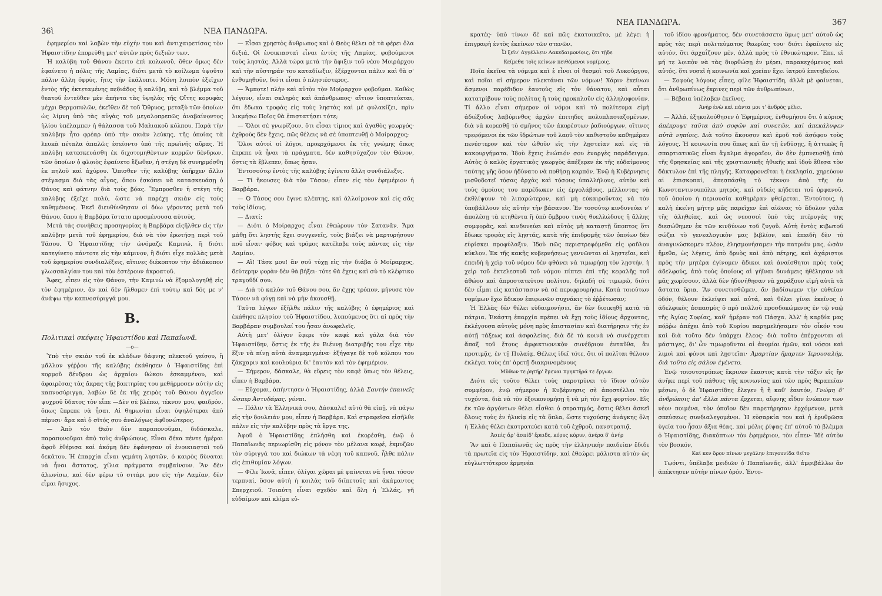36ὶ ΝΕΑ ΠΑΝΔΩΡΑ.
ἐφημερίου καὶ λαβὼν τὴν εὐχήν του καὶ ἀντιχαιρετίσας τὸν Ἡφαιστίδην ἐπορεύθη μετ' αὐτῶν πρὸς δεξιῶν των.
Ἡ καλύβη τοῦ Θάνου ἔκειτο ἐπὶ κολωνοῦ, ὅθεν ὅμως δὲν ἐφαίνετο ἡ πόλις τῆς Λαμίας, διότι μετὰ τὸ κοίλωμα ὑψοῦτο πάλιν ἄλλη ὀφρύς, ἥτις τὴν ἐκάλυπτε. Μόνη λοιπὸν ἐξεῖχεν ἐντὸς τῆς ἐκτεταμένης πεδιάδος ἡ καλύβη, καὶ τὸ βλέμμα τοῦ θεατοῦ ἐντεῦθεν μὲν ἀπήντα τὰς ὑψηλὰς τῆς Οἴτης κορυφὰς μέχρι Θερμοπυλῶν, ἐκεῖθεν δὲ τοῦ Ὄθρυος, μεταξὺ τῶν ὁποίων ὡς λίμνη ὑπὸ τὰς αὐγὰς τοῦ μεγαλοπρεπῶς ἀναβαίνοντος ἡλίου ὑπέλαμπεν ἡ θάλασσα τοῦ Μαλιακοῦ κόλπου. Παρὰ τὴν καλύβην ἦτο φρέαρ ὑπὸ τὴν σκιὰν λεύκης, τῆς ὁποίας τὰ λευκὰ πέταλα ἁπαλῶς ἐσείοντο ὑπὸ τῆς πρωϊνῆς αὔρας. Ἡ καλύβη κατεσκευάσθη ἐκ διχοτομηθέντων κορμῶν δένδρων, τῶν ὁποίων ὁ φλοιὸς ἐφαίνετο ἔξωθεν, ἡ στέγη δὲ συνηρμόσθη ἐκ πηλοῦ καὶ ἀχύρου. Ὄπισθεν τῆς καλύβης ὑπῆρχεν ἄλλο στέγασμα διὰ τὰς αἶγας, ὅπου ἐσκόπει νὰ κατασκευάσῃ ὁ Θάνος καὶ φάτνην διὰ τοὺς βόας. Ἔμπροσθεν ἡ στέγη τῆς καλύβης ἐξεῖχε πολύ, ὥστε νὰ παρέχῃ σκιὰν εἰς τοὺς καθημένους. Ἐκεῖ διευθύνθησαν οἱ δύω γέροντες μετὰ τοῦ Θάνου, ὅπου ἡ Βαρβάρα ἵστατο προσμένουσα αὐτούς.
Μετὰ τὰς συνήθεις προσηγορίας ἡ Βαρβάρα εἰςῆλθεν εἰς τὴν καλύβην μετὰ τοῦ ἐφημερίου, διὰ νὰ τὸν ἐρωτήσῃ περὶ τοῦ Τάσου. Ὁ Ἡφαιστίδης τὴν ὠνόμαζε Καμινώ, ἢ διότι κατεγίνετο πάντοτε εἰς τὴν κάμινον, ἢ διότι εἶχε πολλὰς μετὰ τοῦ ἐφημερίου συνδιαλέξεις, αἵτινες διέκοπτον τὴν ἀδιάκοπον γλωσσαλγίαν του καὶ τὸν ἐστέρουν ἀκροατοῦ.
Ἄφες, εἶπεν εἰς τὸν Θάνον, τὴν Καμινὼ νὰ ἐξομολογηθῇ εἰς τὸν ἐφημέριον, ἂν καὶ δὲν ἤλθομεν ἐπὶ τούτῳ καὶ δός με ν' ἀνάψω τὴν καπνοσύριγγά μου.
Β.
Πολιτικαὶ σκέψεις Ἡφαιστίδου καὶ Παπαϊωνᾶ.
—ο—
Ὑπὸ τὴν σκιὰν τοῦ ἐκ κλάδων δάφνης πλεκτοῦ γείσου, ἢ μᾶλλον γέῤῥου τῆς καλύβης ἐκάθησεν ὁ Ἡφαιστίδης ἐπὶ κορμοῦ δένδρου ὡς ἀρχαίου θώκου ἐσκαμμένου, καὶ ἀφαιρέσας τὰς ἄκρας τῆς βακτηρίας του μεθήρμοσεν αὐτὴν εἰς καπνοσύριγγα, λαβὼν δὲ ἐκ τῆς χειρὸς τοῦ Θάνου ἀγγεῖον ψυχροῦ ὕδατος τὸν εἶπε —Δὲν σὲ βλέπω, τέκνον μου, φαιδρόν, ὅπως ἔπρεπε νὰ ἦσαι. Αἱ θημωνίαι εἶναι ὑψηλότεραι ἀπὸ πέρυσι· ἄρα καὶ ὁ σῖτός σου ἀναλόγως ἀφθονώτερος.
— Ἀπὸ τὸν Θεὸν δὲν παραπονοῦμαι, διδάσκαλε, παραπονοῦμαι ἀπὸ τοὺς ἀνθρώπους. Εἶναι δέκα πέντε ἡμέραι ἀφοῦ ἐθέρισα καὶ ἀκόμη δὲν ἐφάνησαν οἱ ἐνοικιασταὶ τοῦ δεκάτου. Ἡ ἐπαρχία εἶναι γεμάτη ληστῶν, ὁ καιρὸς δύναται νὰ ἦναι ἄστατος, χίλια πράγματα συμβαίνουν. Ἂν δὲν ἀλωνίσω, καὶ δὲν φέρω τὸ σιτάρι μου εἰς τὴν Λαμίαν, δὲν εἶμαι ἥσυχος.
— Εἶσαι χρηστὸς ἄνθρωπος καὶ ὁ Θεὸς θέλει σὲ τὰ φέρει ὅλα δεξιά. Οἱ ἐνοικιασταὶ εἶναι ἐντὸς τῆς Λαμίας, φοβούμενοι τοὺς ληστάς. Ἀλλὰ τώρα μετὰ τὴν ἄφιξιν τοῦ νέου Μοιράρχου καὶ τὴν αὐστηράν του καταδίωξιν, ἐξέρχονται πάλιν καὶ θὰ σ' ἐνθυμηθοῦν, διότι εἶσαι ὁ πλησιέστερος.
— Ἄμποτε! πλὴν καὶ αὐτὸν τὸν Μοίραρχον φοβοῦμαι. Καθὼς λέγουν, εἶναι σκληρὸς καὶ ἀπάνθρωπος· αἴτιον ὑποπτεύεται, ὅτι ἔδωκα τροφὰς εἰς τοὺς ληστὰς καὶ μὲ φυλακίζει, πρὶν λικμήσω Ποῖος θὰ ἐπιστατήσει τότε;
— Ὅλοι σὲ γνωρίζουν, ὅτι εἶσαι τίμιος καὶ ἀγαθὸς γεωργός· ἐχθροὺς δὲν ἔχεις, πῶς θέλεις νὰ σὲ ὑποπτευθῇ ὁ Μοίραρχος;
Ὅλοι αὐτοὶ οἱ λόγοι, προερχόμενοι ἐκ τῆς γνώμης ὅπως ἔπρεπε νὰ ἦναι τὰ πράγματα, δὲν καθησύχαζον τὸν Θάνον, ὅστις τὰ ἔβλεπεν, ὅπως ἦσαν.
Ἐντοσούτῳ ἐντὸς τῆς καλύβης ἐγίνετο ἄλλη συνδιάλεξις.
— Τί ἤκουσες διὰ τὸν Τάσον; εἶπεν εἰς τὸν ἐφημέριον ἡ Βαρβάρα.
— Ὁ Τάσος σου ἔγινε κλέπτης, καὶ ἀλλοίμονον καὶ εἰς σᾶς τοὺς ἰδίους.
— Διατί;
— Διότι ὁ Μοίραρχος εἶναι ἐθεώρουν τὸν Σατανᾶν. Ἅμα μάθῃ ὅτι ληστὴς ἔχει συγγενεῖς, τοὺς βιάζει νὰ μαρτυρήσουν ποῦ εἶναι· φόβος καὶ τρόμος κατέλαβε τοὺς πάντας εἰς τὴν Λαμίαν.
— Αἴ! Τάσε μου! ἂν σοῦ τύχῃ εἰς τὴν διάβα ὁ Μοίραρχος, δεύτερην φορὰν δὲν θὰ βήξει· τότε θὰ ἔχεις καὶ σὺ τὸ κλέφτικο τραγοῦδί σου.
— Διὰ τὸ καλὸν τοῦ Θάνου σου, ἂν ἔχῃς τρόπον, μήνυσε τὸν Τάσον νὰ φύγῃ καὶ νὰ μὴν ἀκουσθῇ.
Ταῦτα λέγων ἐξῆλθε πάλιν τῆς καλύβης ὁ ἐφημέριος καὶ ἐκάθησε πλησίον τοῦ Ἡφαιστίδου, λυπούμενος ὅτι αἱ πρὸς τὴν Βαρβάραν συμβουλαί του ἦσαν ἀνωφελεῖς.
Αὐτὴ μετ' ὀλίγον ἔφερε τὸν καφὲ καὶ γάλα διὰ τὸν Ἡφαιστίδην, ὅστις ἐκ τῆς ἐν Βιέννῃ διατριβῆς του εἶχε τὴν ἕξιν νὰ πίνῃ αὐτὰ ἀναμεμιγμένα· ἐξήγαγε δὲ τοῦ κόλπου του ζάκχαριν καὶ κουλούρια δι' ἑαυτὸν καὶ τὸν ἐφημέριον.
— Σήμερον, δάσκαλε, θὰ εὕρεις τὸν καφὲ ὅπως τὸν θέλεις, εἶπεν ἡ Βαρβάρα.
— Εὔχομαι, ἀπήντησεν ὁ Ἡφαιστίδης, ἀλλὰ Σαυτὴν ἐπαινεῖς ὥσπερ Ἀστυδάμας, γύναι.
— Πάλιν τὰ Ἑλληνικά σου, Δάσκαλε! αὐτὸ θὰ εἰπῇ, νὰ πάγω εἰς τὴν δουλειάν μου, εἶπεν ἡ Βαρβάρα. Καὶ στραφεῖσα εἰσῆλθε πάλιν εἰς τὴν καλύβην πρὸς τὰ ἔργα της.
Ἀφοῦ ὁ Ἡφαιστίδης ἐπλήσθη καὶ ἐκορέσθη, ἐνῷ ὁ Παπαϊωνᾶς περιωρίσθη εἰς μόνον τὸν μέλανα καφέ, ἐκμυζῶν τὸν σύριγγά του καὶ διώκων τὰ νέφη τοῦ καπνοῦ, ἦλθε πάλιν εἰς ἐπιθυμίαν λόγων.
— Φίλε Ἰωνᾶ, εἶπεν, ὀλίγαι χῶραι μὲ φαίνεται νὰ ἦναι τόσον τερπναί, ὅσον αὐτὴ ἡ κοιλὰς τοῦ διϊπετοῦς καὶ ἀκάμαντος Σπερχειοῦ. Τοιαύτη εἶναι σχεδὸν καὶ ὅλη ἡ Ἑλλάς, γῆ εὐδαίμων καὶ κλίμα εὐ-
ΝΕΑ ΠΑΝΔΩΡΑ. 367
κρατές· ὑπὸ τίνων δὲ καὶ πῶς ἐκατοικεῖτο, μὲ λέγει ἡ ἐπιγραφὴ ἐντὸς ἐκείνων τῶν στενῶν.
Ὦ ξεῖν' ἀγγέλλειν Λακεδαιμονίοις, ὅτι τῇδε
Κείμεθα τοῖς κείνων πειθόμενοι νομίμοις.
Ποῖα ἐκεῖνα τὰ νόμιμα καὶ ἐ εἶνοι οἱ θεσμοὶ τοῦ Λυκούργου, καὶ ποῖαι αἱ σήμερον πλεκτάναι τῶν νόμων! Χάριν ἐκείνων ἄσμενοι παρέδιδον ἑαυτοὺς εἰς τὸν θάνατον, καὶ αὗται κατατρίβουν τοὺς πολίτας ἢ τοὺς προκαλοῦν εἰς ἀλληλοφονίαν. Τί ἄλλο εἶναι σήμερον οἱ νόμοι καὶ τὸ πολίτευμα εἰμὴ ἀδιέξοδος λαβύρινθος ἀρχῶν ἐπιτηδες πολυπλασιαζομένων, διὰ νὰ κορεσθῇ τὸ σμῆνος τῶν ἀκορέστων ῥαδιούργων, οἵτινες τρεφόμενοι ἐκ τῶν ἱδρώτων τοῦ λαοῦ τὸν καθιστοῦν καθημέραν πενέστερον καὶ τὸν ὠθοῦν εἰς τὴν λῃστείαν καὶ εἰς τὰ κακουργήματα. Ἰδοὺ ἔχεις ἐνώπιόν σου ἐναργὲς παράδειγμα. Αὐτὸς ὁ καλὸς ἐργατικὸς γεωργὸς ἀπέξερεν ἐκ τῆς εὐδαίμονος ταύτης γῆς ὅσον ἠδύνατο νὰ ποθήσῃ καρπόν. Ἐνῷ ἡ Κυβέρνησις μισθοδοτεῖ τόσας ἀρχὰς καὶ τόσους ὑπαλλήλους, αὐτὸν καὶ τοὺς ὁμοίους του παρέδωκεν εἰς ἐργολάβους, μέλλοντας νὰ ἐκθλίψουν τὸ λιπαρώτερον, καὶ μὴ εὐκαιροῦντας νὰ τὸν ὑποβάλλουν εἰς αὐτὴν τὴν βάσανον. Ἐν τοσούτῳ κινδυνεύει ν' ἀπολέσῃ τὰ κτηθέντα ἢ ὑπὸ ὄμβρου τινὸς θυελλώδους ἢ ἄλλης συμφορᾶς, καὶ κινδυνεύει καὶ αὐτὸς μὴ καταστῇ ὕποπτος ὅτι ἔδωκε τροφὰς εἰς λῃστάς, κατὰ τῆς ἐπιδρομῆς τῶν ὁποίων δὲν εὑρίσκει προφύλαξιν. Ἰδοὺ πῶς περιστρεφόμεθα εἰς φαῦλον κύκλον. Ἐκ τῆς κακῆς κυβερνήσεως γεννῶνται αἱ λῃστεῖαι, καὶ ἐπειδὴ ἡ χεὶρ τοῦ νόμου δὲν φθάνει νὰ τιμωρήσῃ τὸν λῃστήν, ἡ χεὶρ τοῦ ἐκτελεστοῦ τοῦ νόμου πίπτει ἐπὶ τῆς κεφαλῆς τοῦ ἀθώου καὶ ἀπροστατεύτου πολίτου, δηλαδὴ σὲ τιμωρῶ, διότι δὲν εἶμαι εἰς κατάστασιν νὰ σὲ περιφρουρήσω. Κατὰ τοιούτων νομίμων ἔχω ἄδικον ἐπιφωνῶν συχνάκις τὸ ἐῤῥέτωσαν;
Ἡ Ἑλλὰς δὲν θέλει εὐδαιμονήσει, ἂν δὲν διοικηθῇ κατὰ τὰ πάτρια. Ἑκάστη ἐπαρχία πρέπει νὰ ἔχῃ τοὺς ἰδίους ἄρχοντας, ἐκλέγουσα αὐτοὺς μόνη πρὸς ἐπιστασίαν καὶ διατήρησιν τῆς ἐν αὐτῇ τάξεως καὶ ἀσφαλείας, διὰ δὲ τὰ κοινὰ νὰ συνέρχεται ἅπαξ τοῦ ἔτους ἀμφικτυονικὸν συνέδριον ἐνταῦθα, ἂν προτιμᾷς, ἐν τῇ Πυλαίᾳ. Θέλεις ἰδεῖ τότε, ὅτι οἱ πολῖται θέλουν ἐκλέγει τοὺς ἐπ' ἀρετῇ διακρινομένους
Μῦθων τε ῥητῆρ' ἔμεναι πρηκτῆρά τε ἔργων.
Διότι εἰς τοῦτο θέλει τοὺς παροτρύνει τὸ ἴδιον αὐτῶν συμφέρον, ἐνῷ σήμερον ἡ Κυβέρνησις σὲ ἀποστέλλει τὸν τυχόντα, διὰ νὰ τὸν ἐξοικονομήσῃ ἢ νὰ μὴ τὸν ἔχῃ φορτίον. Εἰς ἐκ τῶν ἀργόντων θέλει εἶσθαι ὁ στρατηγός, ὅστις θέλει ἀσκεῖ ὅλους τοὺς ἐν ἡλικίᾳ εἰς τὰ ὅπλα, ὥστε τυχούσης ἀνάγκης ὅλη ἡ Ἑλλὰς θέλει ἐκστρατεύει κατὰ τοῦ ἐχθροῦ, πανστρατιᾷ.
Ἀσπὶς ἄρ' ἀσπίδ' ἔρειδε, κόρυς κόρυν, ἀνέρα δ' ἀνήρ
Ἂν καὶ ὁ Παπαϊωνᾶς ὡς πρὸς τὴν ἑλληνικὴν παιδείαν ἔδιδε τὰ πρωτεῖα εἰς τὸν Ἡφαιστίδην, καὶ ἐθεώρει μάλιστα αὐτὸν ὡς εὐγλωττότερον ἑρμηνέα
τοῦ ἰδίου φρονήματος, δὲν συνετάσσετο ὅμως μετ' αὐτοῦ ὡς πρὸς τὰς περὶ πολιτεύματος θεωρίας του· διότι ἐφαίνετο εἰς αὐτόν, ὅτι ἀρχαΐζουν μέν, ἀλλὰ πρὸς τὸ ἐθνικώτερον. Ἔπε, εἰ μή τε λοιπὸν νὰ τὰς διορθώσῃ ἐν μέρει, παρακεχόμενος καὶ αὐτός, ὅτι νοσεῖ ἡ κοινωνία καὶ χρείαν ἔχει ἰατροῦ ἐπιτηδείου.
— Σοφοὺς λόγους εἶπες, φίλε Ἡφαιστίδη, ἀλλὰ μὲ φαίνεται, ὅτι ἀνθρωπίνως ἔκρινες περὶ τῶν ἀνθρωπίνων.
— Βέβαια ὑπέλαβεν ἐκεῖνος.
Ἀνὴρ ἐνὼ καὶ πάντα μοι τ' ἀνδρὸς μέλει.
— Ἀλλά, ἐξηκολούθησεν ὁ Ἐφημέριος, ἐνθυμήσου ὅτι ὁ κύριος ἀπέκρυψε ταῦτα ἀπὸ σοφῶν καὶ συνετῶν, καὶ ἀπεκάλυψεν αὐτὰ νηπίοις. Διὰ τοῦτο ἄκουσον καὶ ἐμοῦ τοῦ ἀσόφου τοὺς λόγους. Ἡ κοινωνία σου ὅπως καὶ ἂν τῇ ἐνδύσῃς, ἢ ἀττικῶς ἢ σπαρτιατικῶς εἶναι ἄγαλμα ἀγοραῖον, ἂν δὲν ἐμπνευσθῇ ὑπὸ τῆς θρησκείας καὶ τῆς χριστιανικῆς ἠθικῆς καὶ ἰδοὺ ἔθεσα τὸν δάκτυλον ἐπὶ τῆς πληγῆς. Καταφρονεῖται ἡ ἐκκλησία, χηρεύουν αἱ ἐπισκοπαί, ἀπεσπάσθη τὸ τέκνον ἀπὸ τῆς ἐν Κωνσταντινουπόλει μητρός, καὶ οὐδεὶς κήδεται τοῦ ὀρφανοῦ, τοῦ ὁποίου ἡ περιουσία καθημέραν φθείρεται. Ἐντούτοις, ἡ καλὴ ἐκείνη μήτηρ μᾶς παρεῖχεν ἐπὶ αἰῶνας τὸ ἄδολον γάλα τῆς ἀληθείας, καὶ ὡς νεοσσοὶ ὑπὸ τὰς πτέρυγάς της διεσώθημεν ἐκ τῶν κινδύνων τοῦ ζυγοῦ. Αὐτὴ ἐντὸς κιβωτοῦ σώζει τὸ γενεαλογικὸν μας βιβλίον, καὶ ἐπειδὴ δὲν τὸ ἀναγινώσκομεν πλέον, ἐλησμονήσαμεν τὴν πατριάν μας, ὡσὰν ἤμεθα, ὡς λέγεις, ἀπὸ δρυὸς καὶ ἀπὸ πέτρης, καὶ ἀχάριστοι πρὸς τὴν μητέρα ἐγίνομεν ἄδικοι καὶ ἀναίσθητοι πρὸς τοὺς ἀδελφούς, ἀπὸ τοὺς ὁποίους αἱ γήϊναι δυνάμεις ἠθέλησαν νὰ μᾶς χωρίσουν, ἀλλὰ δὲν ἠδυνήθησαν νὰ χαράξουν εἰμὴ αὐτὰ τὰ ἄστατα ὅρια. Ἂν συνετισθῶμεν, ἂν βαδίσωμεν τὴν εὐθεῖαν ὁδόν, θέλουν ἐκλείψει καὶ αὐτά, καὶ θέλει γίνει ἐκεῖνος ὁ ἀδελφικὸς ἀσπασμὸς ὁ πρὸ πολλοῦ προσδοκώμενος ἐν τῷ ναῷ τῆς Ἁγίας Σοφίας, καθ' ἡμέραν τοῦ Πάσχα. Ἀλλ' ἡ καρδία μας πόῤῥω ἀπέχει ἀπὸ τοῦ Κυρίου παρημελήσαμεν τὸν οἶκόν του καὶ διὰ τοῦτο δὲν ὑπάρχει ἔλεος· διὰ τοῦτο ἐπέρχονται αἱ μάστιγες, δι' ὧν τιμωροῦνται αἱ ἀνομίαι ἡμῶν, καὶ νόσοι καὶ λιμοὶ καὶ φόνοι καὶ λῃστεῖαι· Ἁμαρτίαν ἥμαρτεν Ἱερουσαλήμ, διὰ τοῦτο εἰς σάλον ἐγένετο.
Ἐνῷ τοιουτοτρόπως ἔκρινεν ἕκαστος κατὰ τὴν τάξιν εἰς ἣν ἀνῆκε περὶ τοῦ πάθους τῆς κοινωνίας καὶ τῶν πρὸς θεραπείαν μέσων, ὁ δὲ Ἡφαιστίδης ἔλεγεν ἢ ἢ καθ' ἑαυτόν, Γνώμη δ' ἀνθρώποις ἀπ' ἄλλα πάντα ἔρχεται, αἴφνης εἶδον ἐνώπιον των νέον ποιμένα, τὸν ὁποῖον δὲν παρετήρησαν ἐρχόμενον, μετὰ σπεύσεως συνδιαλεγομένοι. Ἡ εὐσαρκία του καὶ ἡ ἐρυθρῶσα ὑγεία του ἦσαν ἄξια θέας, καὶ μόλις ῥίψας ἐπ' αὐτοῦ τὸ βλέμμα ὁ Ἡφαιστίδης, διακόπτων τὸν ἐφημέριον, τὸν εἶπεν· Ἰδὲ αὐτὸν τὸν βοσκόν,
Καί κεν ὅρον πίνων μεγάλην ἐπιγουνίδα θεῖτο
Τῳόντι, ὑπέλαβε μειδιῶν ὁ Παπαϊωνᾶς, ἀλλ' ἀμφιβάλλω ἂν ἀπέκτησεν αὐτὴν πίνων ὀρόν. Ἐντο-